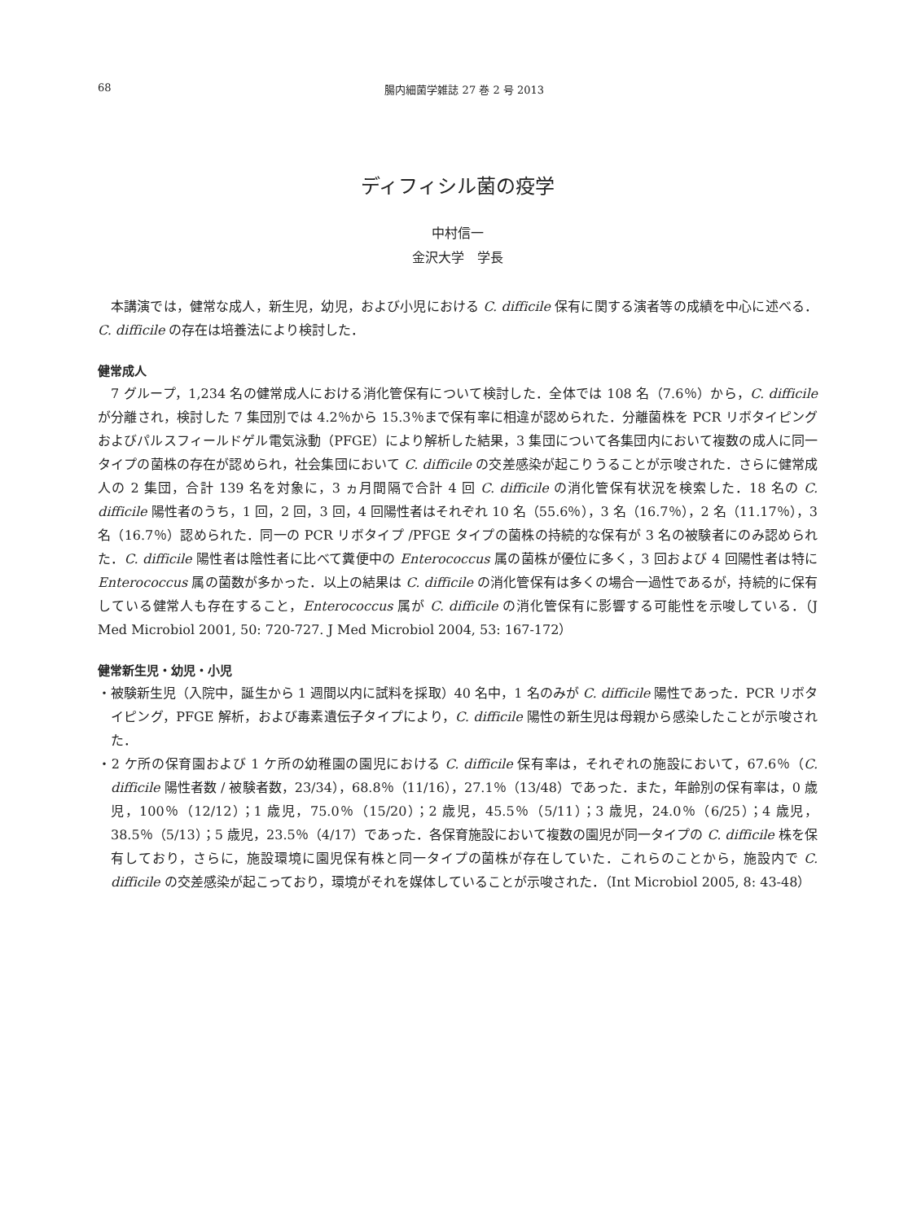68 腸内細菌学雑誌 27 巻 2 号 2013
ディフィシル菌の疫学
中村信一
金沢大学　学長
本講演では，健常な成人，新生児，幼児，および小児における C. difficile 保有に関する演者等の成績を中心に述べる．C. difficile の存在は培養法により検討した．
健常成人
7 グループ，1,234 名の健常成人における消化管保有について検討した．全体では 108 名（7.6％）から，C. difficile が分離され，検討した 7 集団別では 4.2％から 15.3％まで保有率に相違が認められた．分離菌株を PCR リボタイピングおよびパルスフィールドゲル電気泳動（PFGE）により解析した結果，3 集団について各集団内において複数の成人に同一タイプの菌株の存在が認められ，社会集団において C. difficile の交差感染が起こりうることが示唆された．さらに健常成人の 2 集団，合計 139 名を対象に，3 ヵ月間隔で合計 4 回 C. difficile の消化管保有状況を検索した．18 名の C. difficile 陽性者のうち，1 回，2 回，3 回，4 回陽性者はそれぞれ 10 名（55.6％），3 名（16.7％），2 名（11.17％），3 名（16.7％）認められた．同一の PCR リボタイプ /PFGE タイプの菌株の持続的な保有が 3 名の被験者にのみ認められた．C. difficile 陽性者は陰性者に比べて糞便中の Enterococcus 属の菌株が優位に多く，3 回および 4 回陽性者は特に Enterococcus 属の菌数が多かった．以上の結果は C. difficile の消化管保有は多くの場合一過性であるが，持続的に保有している健常人も存在すること，Enterococcus 属が C. difficile の消化管保有に影響する可能性を示唆している．（J Med Microbiol 2001, 50: 720-727. J Med Microbiol 2004, 53: 167-172）
健常新生児・幼児・小児
・被験新生児（入院中，誕生から 1 週間以内に試料を採取）40 名中，1 名のみが C. difficile 陽性であった．PCR リボタイピング，PFGE 解析，および毒素遺伝子タイプにより，C. difficile 陽性の新生児は母親から感染したことが示唆された．
・2 ケ所の保育園および 1 ケ所の幼稚園の園児における C. difficile 保有率は，それぞれの施設において，67.6％（C. difficile 陽性者数 / 被験者数，23/34），68.8％（11/16），27.1％（13/48）であった．また，年齢別の保有率は，0 歳児，100％（12/12）；1 歳児，75.0％（15/20）；2 歳児，45.5％（5/11）；3 歳児，24.0％（6/25）；4 歳児，38.5％（5/13）；5 歳児，23.5％（4/17）であった．各保育施設において複数の園児が同一タイプの C. difficile 株を保有しており，さらに，施設環境に園児保有株と同一タイプの菌株が存在していた．これらのことから，施設内で C. difficile の交差感染が起こっており，環境がそれを媒体していることが示唆された．（Int Microbiol 2005, 8: 43-48）